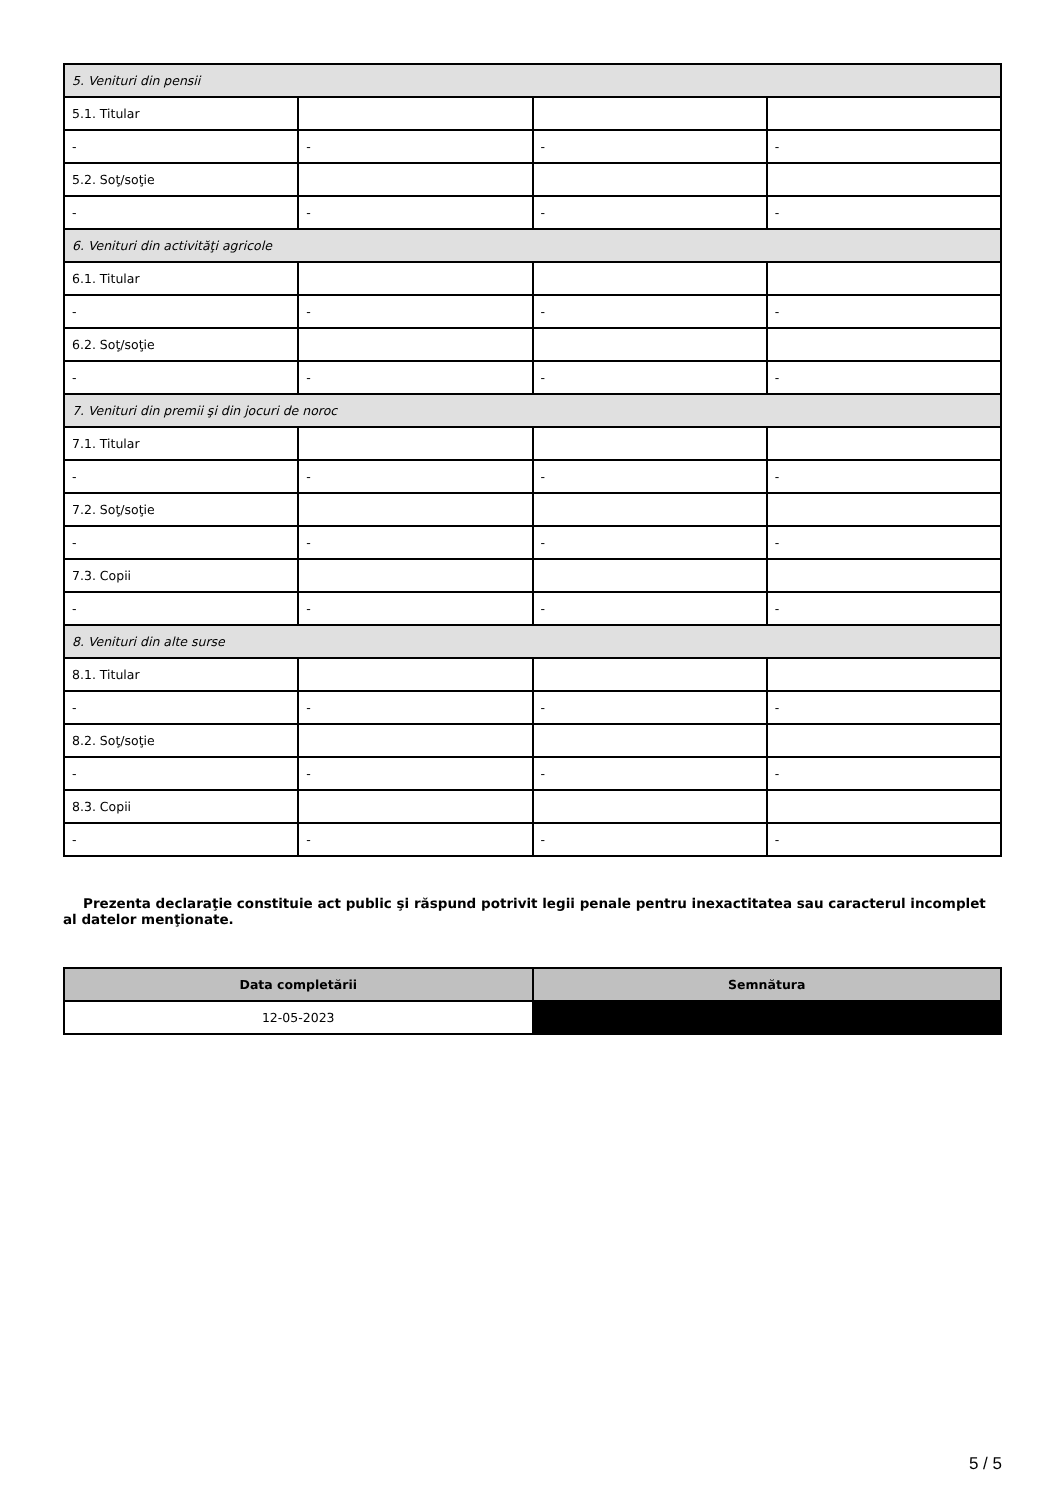| 5. Venituri din pensii | | | |
| 5.1. Titular | | | |
| - | - | - | - |
| 5.2. Soţ/soţie | | | |
| - | - | - | - |
| 6. Venituri din activităţi agricole | | | |
| 6.1. Titular | | | |
| - | - | - | - |
| 6.2. Soţ/soţie | | | |
| - | - | - | - |
| 7. Venituri din premii şi din jocuri de noroc | | | |
| 7.1. Titular | | | |
| - | - | - | - |
| 7.2. Soţ/soţie | | | |
| - | - | - | - |
| 7.3. Copii | | | |
| - | - | - | - |
| 8. Venituri din alte surse | | | |
| 8.1. Titular | | | |
| - | - | - | - |
| 8.2. Soţ/soţie | | | |
| - | - | - | - |
| 8.3. Copii | | | |
| - | - | - | - |
Prezenta declaraţie constituie act public şi răspund potrivit legii penale pentru inexactitatea sau caracterul incomplet al datelor menţionate.
| Data completării | Semnătura |
| --- | --- |
| 12-05-2023 | |
5 / 5